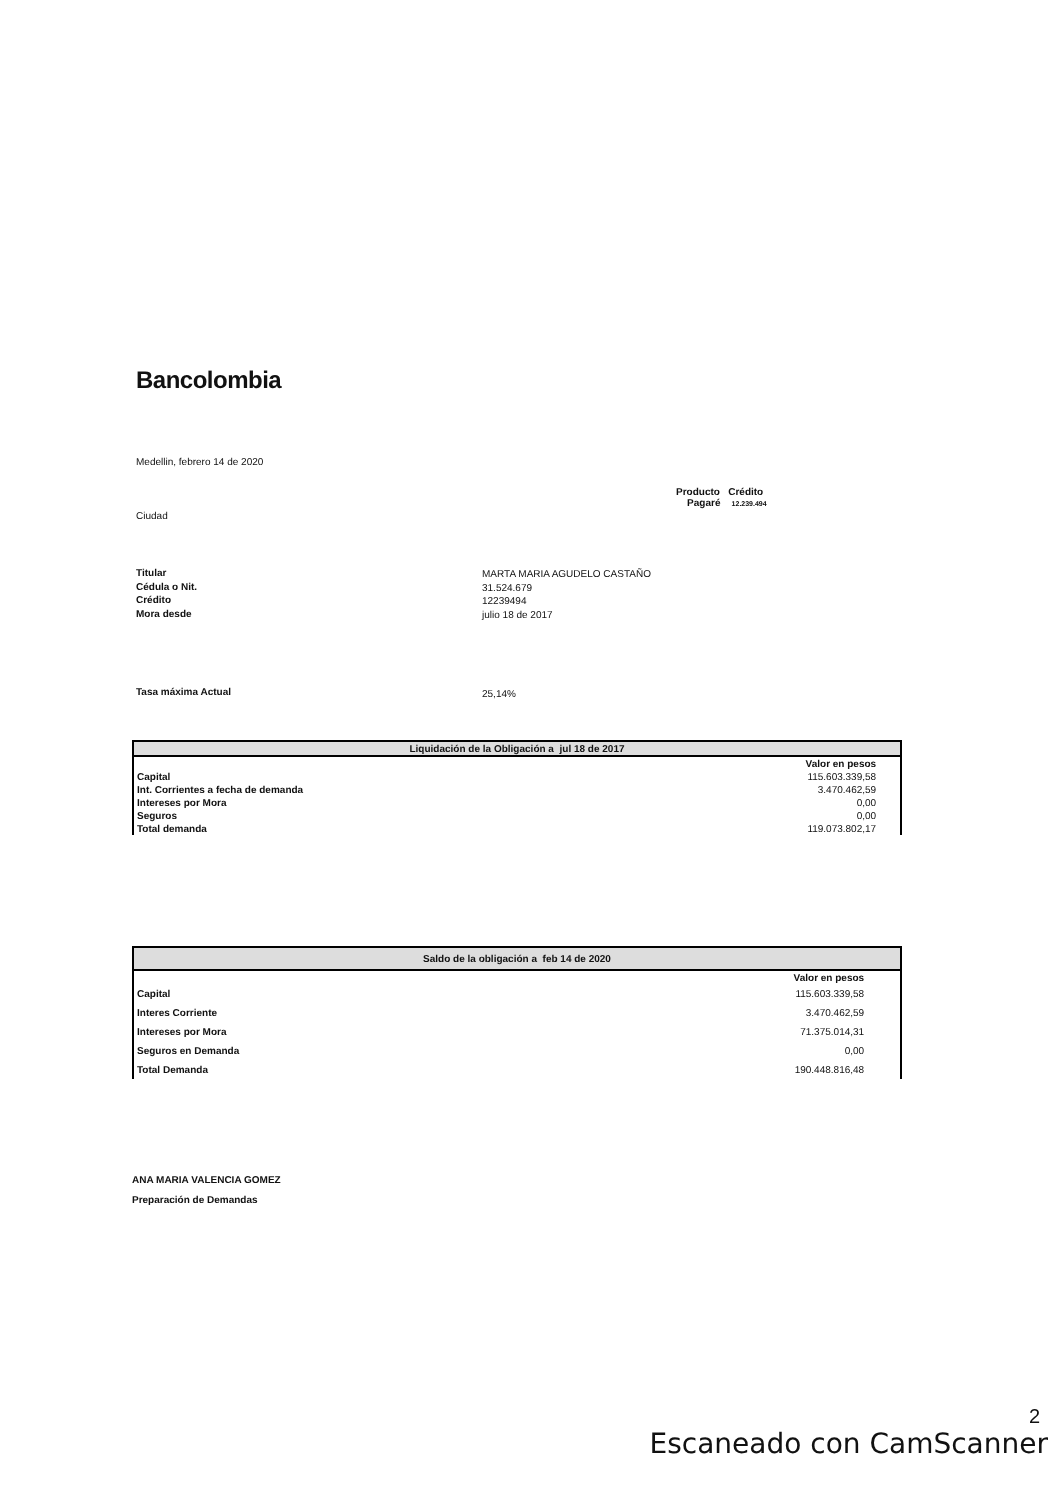Bancolombia
Medellin, febrero 14 de 2020
Producto Crédito
Pagaré 12.239.494
Ciudad
Titular
Cédula o Nit.
Crédito
Mora desde
MARTA MARIA AGUDELO CASTAÑO
31.524.679
12239494
julio 18 de 2017
Tasa máxima Actual 25,14%
| Liquidación de la Obligación a jul 18 de 2017 | | |
| --- | --- | --- |
| | Valor en pesos | |
| Capital | 115.603.339,58 | |
| Int. Corrientes a fecha de demanda | 3.470.462,59 | |
| Intereses por Mora | 0,00 | |
| Seguros | 0,00 | |
| Total demanda | 119.073.802,17 | |
| Saldo de la obligación a feb 14 de 2020 | | |
| --- | --- | --- |
| | Valor en pesos | |
| Capital | 115.603.339,58 | |
| Interes Corriente | 3.470.462,59 | |
| Intereses por Mora | 71.375.014,31 | |
| Seguros en Demanda | 0,00 | |
| Total Demanda | 190.448.816,48 | |
ANA MARIA VALENCIA GOMEZ
Preparación de Demandas
2
Escaneado con CamScanner